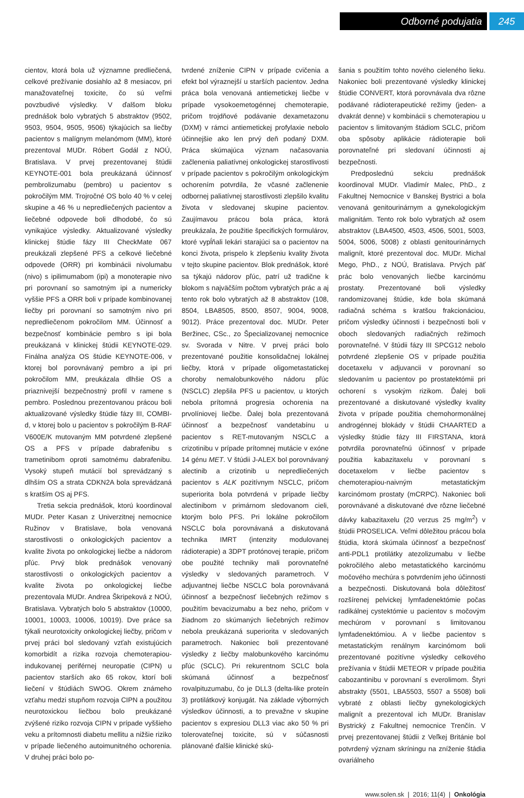Odborné podujatia 245
cientov, ktorá bola už významne predliečená, celkové prežívanie dosiahlo až 8 mesiacov, pri manažovateľnej toxicite, čo sú veľmi povzbudivé výsledky. V ďalšom bloku prednášok bolo vybratých 5 abstraktov (9502, 9503, 9504, 9505, 9506) týkajúcich sa liečby pacientov s malígnym melanómom (MM), ktoré prezentoval MUDr. Róbert Godál z NOÚ, Bratislava. V prvej prezentovanej štúdii KEYNOTE-001 bola preukázaná účinnosť pembrolizumabu (pembro) u pacientov s pokročilým MM. Trojročné OS bolo 40 % v celej skupine a 46 % u nepredliečených pacientov a liečebné odpovede boli dlhodobé, čo sú vynikajúce výsledky. Aktualizované výsledky klinickej štúdie fázy III CheckMate 067 preukázali zlepšené PFS a celkové liečebné odpovede (ORR) pri kombinácii nivolumabu (nivo) s ipilimumabom (ipi) a monoterapie nivo pri porovnaní so samotným ipi a numericky vyššie PFS a ORR boli v prípade kombinovanej liečby pri porovnaní so samotným nivo pri nepredliečenom pokročilom MM. Účinnosť a bezpečnosť kombinácie pembro s ipi bola preukázaná v klinickej štúdii KEYNOTE-029. Finálna analýza OS štúdie KEYNOTE-006, v ktorej bol porovnávaný pembro a ipi pri pokročilom MM, preukázala dlhšie OS a priaznivejší bezpečnostný profil v ramene s pembro. Poslednou prezentovanou prácou boli aktualizované výsledky štúdie fázy III, COMBI-d, v ktorej bolo u pacientov s pokročilým B-RAF V600E/K mutovaným MM potvrdené zlepšené OS a PFS v prípade dabrafenibu s trametinibom oproti samotnému dabrafenibu. Vysoký stupeň mutácií bol sprevádzaný s dlhším OS a strata CDKN2A bola sprevádzaná s kratším OS aj PFS.
Tretia sekcia prednášok, ktorú koordinoval MUDr. Peter Kasan z Univerzitnej nemocnice Ružinov v Bratislave, bola venovaná starostlivosti o onkologických pacientov a kvalite života po onkologickej liečbe a nádorom pľúc. Prvý blok prednášok venovaný starostlivosti o onkologických pacientov a kvalite života po onkologickej liečbe prezentovala MUDr. Andrea Škripeková z NOÚ, Bratislava. Vybratých bolo 5 abstraktov (10000, 10001, 10003, 10006, 10019). Dve práce sa týkali neurotoxicity onkologickej liečby, pričom v prvej práci bol sledovaný vzťah existujúcich komorbidít a rizika rozvoja chemoterapiou-indukovanej periférnej neuropatie (CIPN) u pacientov starších ako 65 rokov, ktorí boli liečení v štúdiách SWOG. Okrem známeho vzťahu medzi stupňom rozvoja CIPN a použitou neurotoxickou liečbou bolo preukázané zvýšené riziko rozvoja CIPN v prípade vyššieho veku a prítomnosti diabetu mellitu a nižšie riziko v prípade liečeného autoimunitného ochorenia. V druhej práci bolo po-
tvrdené zníženie CIPN v prípade cvičenia a efekt bol výraznejší u starších pacientov. Jedna práca bola venovaná antiemetickej liečbe v prípade vysokoemetogénnej chemoterapie, pričom trojdňové podávanie dexametazonu (DXM) v rámci antiemetickej profylaxie nebolo účinnejšie ako len prvý deň podaný DXM. Práca skúmajúca význam načasovania začlenenia paliatívnej onkologickej starostlivosti v prípade pacientov s pokročilým onkologickým ochorením potvrdila, že včasné začlenenie odbornej paliatívnej starostlivosti zlepšilo kvalitu života v sledovanej skupine pacientov. Zaujímavou prácou bola práca, ktorá preukázala, že použitie špecifických formulárov, ktoré vypĺňali lekári starajúci sa o pacientov na konci života, prispelo k zlepšeniu kvality života v tejto skupine pacientov. Blok prednášok, ktoré sa týkajú nádorov pľúc, patrí už tradične k blokom s najväčším počtom vybratých prác a aj tento rok bolo vybratých až 8 abstraktov (108, 8504, LBA8505, 8500, 8507, 9004, 9008, 9012). Práce prezentoval doc. MUDr. Peter Beržinec, CSc., zo Špecializovanej nemocnice sv. Svorada v Nitre. V prvej práci bolo prezentované použitie konsolidačnej lokálnej liečby, ktorá v prípade oligometastatickej choroby nemalobunkového nádoru pľúc (NSCLC) zlepšila PFS u pacientov, u ktorých nebola prítomná progresia ochorenia na prvolíniovej liečbe. Ďalej bola prezentovaná účinnosť a bezpečnosť vandetabínu u pacientov s RET-mutovaným NSCLC a crizotinibu v prípade prítomnej mutácie v exóne 14 génu MET. V štúdii J-ALEX bol porovnávaný alectinib a crizotinib u nepredliečených pacientov s ALK pozitívnym NSCLC, pričom superiorita bola potvrdená v prípade liečby alectinibom v primárnom sledovanom cieli, ktorým bolo PFS. Pri lokálne pokročilom NSCLC bola porovnávaná a diskutovaná technika IMRT (intenzity modulovanej rádioterapie) a 3DPT protónovej terapie, pričom obe použité techniky mali porovnateľné výsledky v sledovaných parametroch. V adjuvantnej liečbe NSCLC bola porovnávaná účinnosť a bezpečnosť liečebných režimov s použitím bevacizumabu a bez neho, pričom v žiadnom zo skúmaných liečebných režimov nebola preukázaná superiorita v sledovaných parametroch. Nakoniec boli prezentované výsledky z liečby malobunkového karcinómu pľúc (SCLC). Pri rekurentnom SCLC bola skúmaná účinnosť a bezpečnosť rovalpituzumabu, čo je DLL3 (delta-like proteín 3) protilátkový konjugát. Na základe výborných výsledkov účinnosti, a to prevažne v skupine pacientov s expresiou DLL3 viac ako 50 % pri tolerovateľnej toxicite, sú v súčasnosti plánované ďalšie klinické skú-
šania s použitím tohto nového cieleného lieku. Nakoniec boli prezentované výsledky klinickej štúdie CONVERT, ktorá porovnávala dva rôzne podávané rádioterapeutické režimy (jeden- a dvakrát denne) v kombinácii s chemoterapiou u pacientov s limitovaným štádiom SCLC, pričom oba spôsoby aplikácie rádioterapie boli porovnateľné pri sledovaní účinnosti aj bezpečnosti.
Predposlednú sekciu prednášok koordinoval MUDr. Vladimír Malec, PhD., z Fakultnej Nemocnice v Banskej Bystrici a bola venovaná genitourinárnym a gynekologickým malignitám. Tento rok bolo vybratých až osem abstraktov (LBA4500, 4503, 4506, 5001, 5003, 5004, 5006, 5008) z oblasti genitourinárnych malignít, ktoré prezentoval doc. MUDr. Michal Mego, PhD., z NOÚ, Bratislava. Prvých päť prác bolo venovaných liečbe karcinómu prostaty. Prezentované boli výsledky randomizovanej štúdie, kde bola skúmaná radiačná schéma s kratšou frakcionáciou, pričom výsledky účinnosti i bezpečnosti boli v oboch sledovaných radiačných režimoch porovnateľné. V štúdii fázy III SPCG12 nebolo potvrdené zlepšenie OS v prípade použitia docetaxelu v adjuvancii v porovnaní so sledovaním u pacientov po prostatektómii pri ochorení s vysokým rizikom. Ďalej boli prezentované a diskutované výsledky kvality života v prípade použitia chemohormonálnej androgénnej blokády v štúdii CHAARTED a výsledky štúdie fázy III FIRSTANA, ktorá potvrdila porovnateľnú účinnosť v prípade použitia kabazitaxelu v porovnaní s docetaxelom v liečbe pacientov s chemoterapiou-naivným metastatickým karcinómom prostaty (mCRPC). Nakoniec boli porovnávané a diskutované dve rôzne liečebné dávky kabazitaxelu (20 verzus 25 mg/m<sup>2</sup>) v štúdii PROSELICA. Veľmi dôležitou prácou bola štúdia, ktorá skúmala účinnosť a bezpečnosť anti-PDL1 protilátky atezolizumabu v liečbe pokročilého alebo metastatického karcinómu močového mechúra s potvrdením jeho účinnosti a bezpečnosti. Diskutovaná bola dôležitosť rozšírenej pelvickej lymfadenektómie počas radikálnej cystektómie u pacientov s močovým mechúrom v porovnaní s limitovanou lymfadenektómiou. A v liečbe pacientov s metastatickým renálnym karcinómom boli prezentované pozitívne výsledky celkového prežívania v štúdii METEOR v prípade použitia cabozantinibu v porovnaní s everolimom. Štyri abstrakty (5501, LBA5503, 5507 a 5508) boli vybraté z oblasti liečby gynekologických malignít a prezentoval ich MUDr. Branislav Bystrický z Fakultnej nemocnice Trenčín. V prvej prezentovanej štúdii z Veľkej Británie bol potvrdený význam skríningu na zníženie štádia ovariálneho
www.solen.sk | 2016; 11(4) | Onkológia